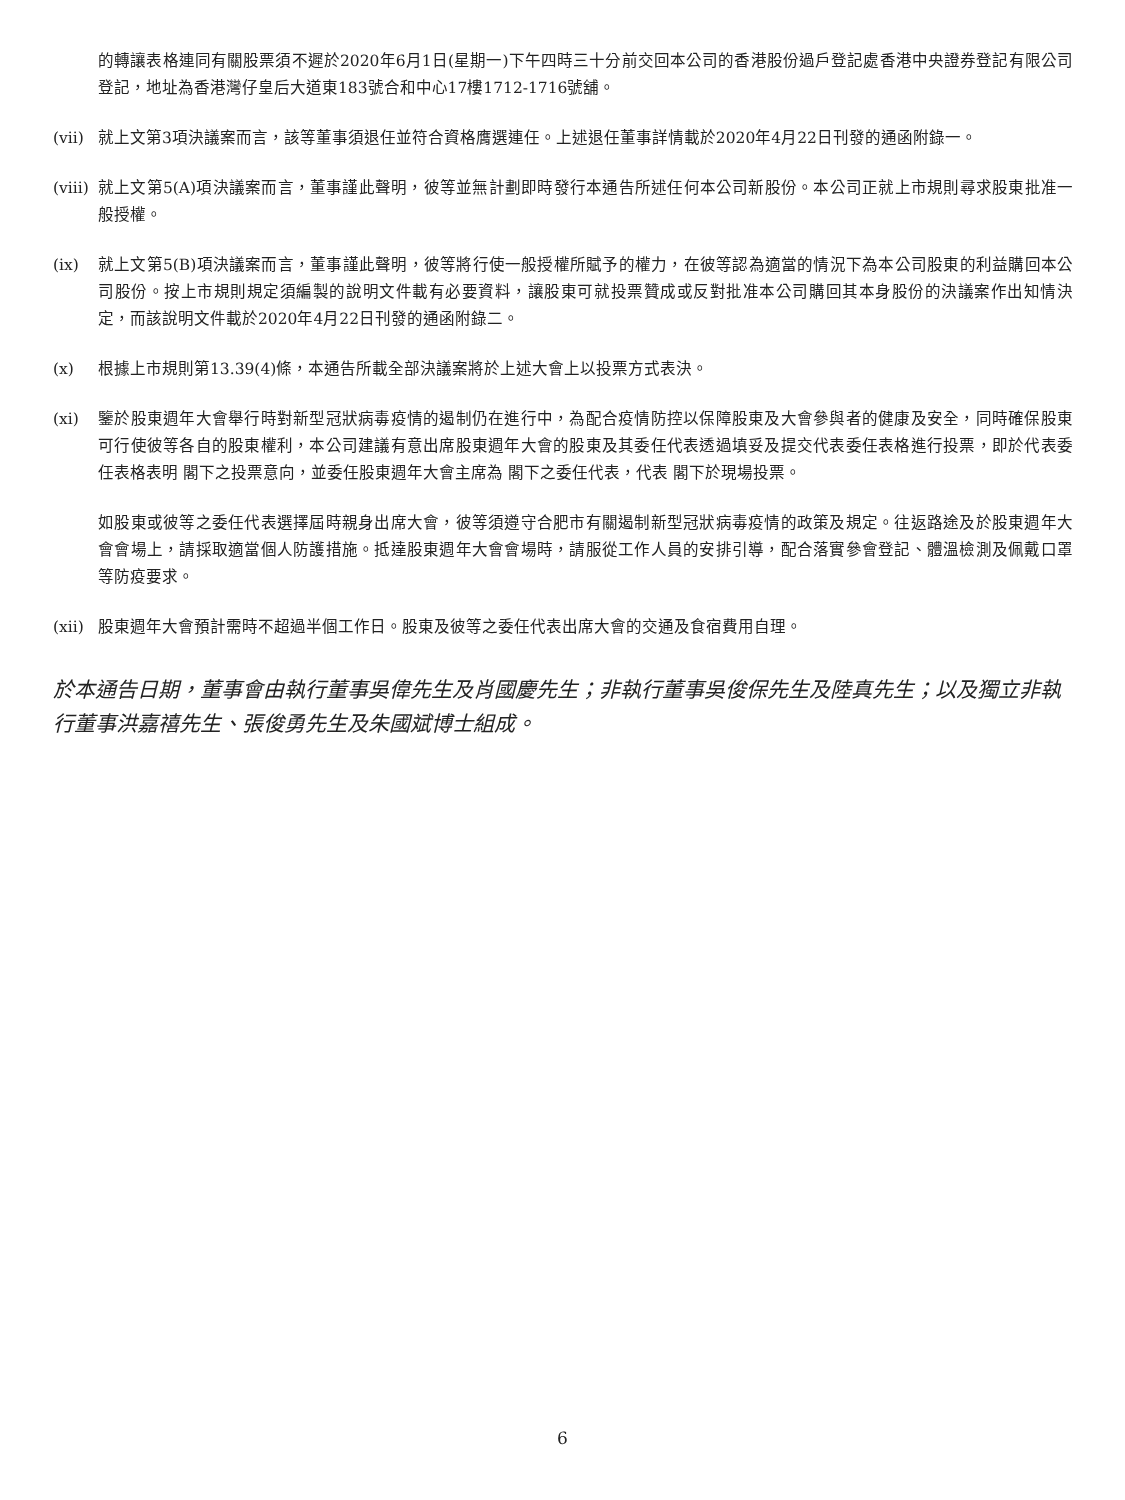的轉讓表格連同有關股票須不遲於2020年6月1日(星期一)下午四時三十分前交回本公司的香港股份過戶登記處香港中央證券登記有限公司登記，地址為香港灣仔皇后大道東183號合和中心17樓1712-1716號舖。
(vii)
就上文第3項決議案而言，該等董事須退任並符合資格膺選連任。上述退任董事詳情載於2020年4月22日刊發的通函附錄一。
(viii)
就上文第5(A)項決議案而言，董事謹此聲明，彼等並無計劃即時發行本通告所述任何本公司新股份。本公司正就上市規則尋求股東批准一般授權。
(ix) 就上文第5(B)項決議案而言，董事謹此聲明，彼等將行使一般授權所賦予的權力，在彼等認為適當的情況下為本公司股東的利益購回本公司股份。按上市規則規定須編製的說明文件載有必要資料，讓股東可就投票贊成或反對批准本公司購回其本身股份的決議案作出知情決定，而該說明文件載於2020年4月22日刊發的通函附錄二。
(x) 根據上市規則第13.39(4)條，本通告所載全部決議案將於上述大會上以投票方式表決。
(xi) 鑒於股東週年大會舉行時對新型冠狀病毒疫情的遏制仍在進行中，為配合疫情防控以保障股東及大會參與者的健康及安全，同時確保股東可行使彼等各自的股東權利，本公司建議有意出席股東週年大會的股東及其委任代表透過填妥及提交代表委任表格進行投票，即於代表委任表格表明 閣下之投票意向，並委任股東週年大會主席為 閣下之委任代表，代表 閣下於現場投票。
如股東或彼等之委任代表選擇屆時親身出席大會，彼等須遵守合肥市有關遏制新型冠狀病毒疫情的政策及規定。往返路途及於股東週年大會會場上，請採取適當個人防護措施。抵達股東週年大會會場時，請服從工作人員的安排引導，配合落實參會登記、體溫檢測及佩戴口罩等防疫要求。
(xii)
股東週年大會預計需時不超過半個工作日。股東及彼等之委任代表出席大會的交通及食宿費用自理。
於本通告日期，董事會由執行董事吳偉先生及肖國慶先生；非執行董事吳俊保先生及陸真先生；以及獨立非執行董事洪嘉禧先生、張俊勇先生及朱國斌博士組成。
6